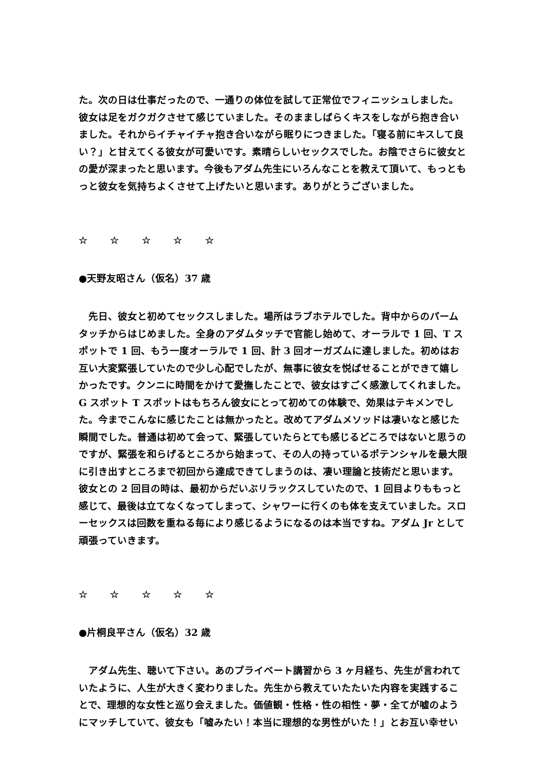た。次の日は仕事だったので、一通りの体位を試して正常位でフィニッシュしました。彼女は足をガクガクさせて感じていました。そのまましばらくキスをしながら抱き合いました。それからイチャイチャ抱き合いながら眠りにつきました。「寝る前にキスして良い？」と甘えてくる彼女が可愛いです。素晴らしいセックスでした。お陰でさらに彼女との愛が深まったと思います。今後もアダム先生にいろんなことを教えて頂いて、もっともっと彼女を気持ちよくさせて上げたいと思います。ありがとうございました。
☆ ☆ ☆ ☆ ☆
●天野友昭さん（仮名）37 歳
先日、彼女と初めてセックスしました。場所はラブホテルでした。背中からのパームタッチからはじめました。全身のアダムタッチで官能し始めて、オーラルで 1 回、T スポットで 1 回、もう一度オーラルで 1 回、計 3 回オーガズムに達しました。初めはお互い大変緊張していたので少し心配でしたが、無事に彼女を悦ばせることができて嬉しかったです。クンニに時間をかけて愛撫したことで、彼女はすごく感激してくれました。G スポット T スポットはもちろん彼女にとって初めての体験で、効果はテキメンでした。今までこんなに感じたことは無かったと。改めてアダムメソッドは凄いなと感じた瞬間でした。普通は初めて会って、緊張していたらとても感じるどころではないと思うのですが、緊張を和らげるところから始まって、その人の持っているポテンシャルを最大限に引き出すところまで初回から達成できてしまうのは、凄い理論と技術だと思います。彼女との 2 回目の時は、最初からだいぶリラックスしていたので、1 回目よりももっと感じて、最後は立てなくなってしまって、シャワーに行くのも体を支えていました。スローセックスは回数を重ねる毎により感じるようになるのは本当ですね。アダム Jr として頑張っていきます。
☆ ☆ ☆ ☆ ☆
●片桐良平さん（仮名）32 歳
アダム先生、聴いて下さい。あのプライベート講習から 3 ヶ月経ち、先生が言われていたように、人生が大きく変わりました。先生から教えていたたいた内容を実践することで、理想的な女性と巡り会えました。価値観・性格・性の相性・夢・全てが嘘のようにマッチしていて、彼女も「嘘みたい！本当に理想的な男性がいた！」とお互い幸せい